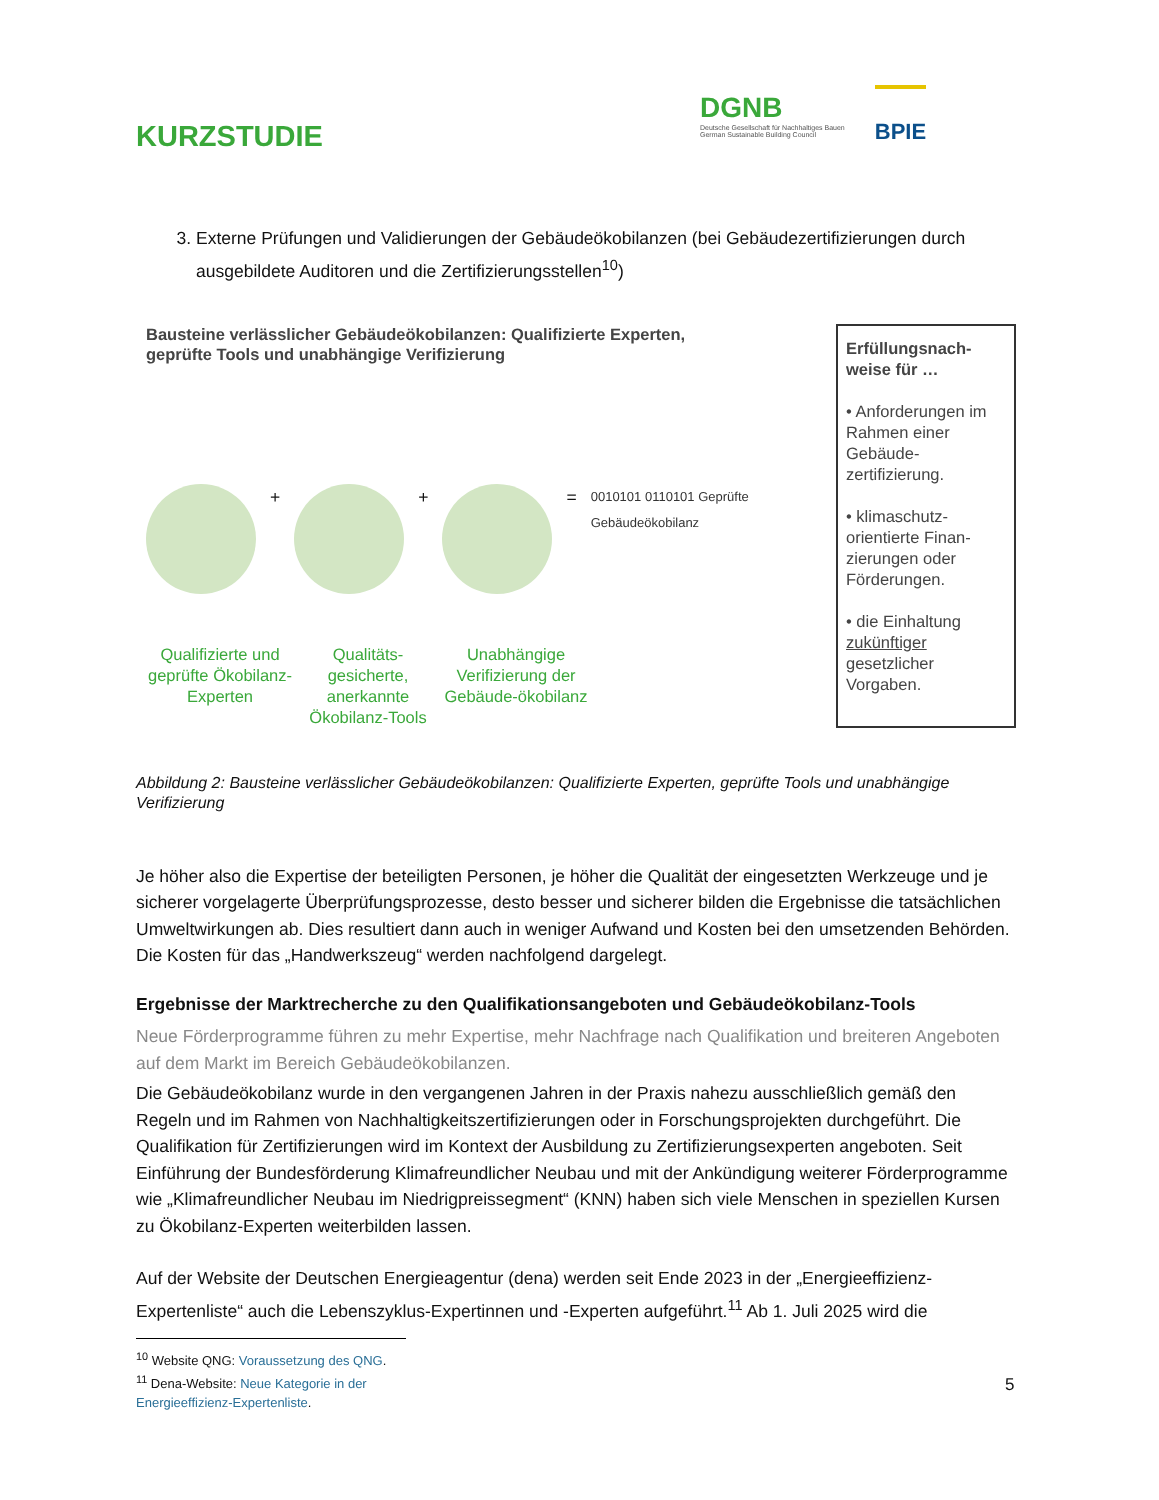KURZSTUDIE
DGNB
Deutsche Gesellschaft für Nachhaltiges Bauen
German Sustainable Building Council
BPIE
3. Externe Prüfungen und Validierungen der Gebäudeökobilanzen (bei Gebäudezertifizierungen durch ausgebildete Auditoren und die Zertifizierungsstellen<sup>10</sup>)
Bausteine verlässlicher Gebäudeökobilanzen: Qualifizierte Experten,
geprüfte Tools und unabhängige Verifizierung
+ + =
0010101 0110101 Geprüfte Gebäudeökobilanz
Qualifizierte und geprüfte Ökobilanz-Experten
Qualitäts-gesicherte, anerkannte Ökobilanz-Tools
Unabhängige Verifizierung der Gebäude-ökobilanz
Erfüllungsnach-weise für …
• Anforderungen im Rahmen einer Gebäude-zertifizierung.
• klimaschutz-orientierte Finan-zierungen oder Förderungen.
• die Einhaltung zukünftiger gesetzlicher Vorgaben.
Abbildung 2: Bausteine verlässlicher Gebäudeökobilanzen: Qualifizierte Experten, geprüfte Tools und unabhängige Verifizierung
Je höher also die Expertise der beteiligten Personen, je höher die Qualität der eingesetzten Werkzeuge und je sicherer vorgelagerte Überprüfungsprozesse, desto besser und sicherer bilden die Ergebnisse die tatsächlichen Umweltwirkungen ab. Dies resultiert dann auch in weniger Aufwand und Kosten bei den umsetzenden Behörden. Die Kosten für das „Handwerkszeug“ werden nachfolgend dargelegt.
Ergebnisse der Marktrecherche zu den Qualifikationsangeboten und Gebäudeökobilanz-Tools
Neue Förderprogramme führen zu mehr Expertise, mehr Nachfrage nach Qualifikation und breiteren Angeboten auf dem Markt im Bereich Gebäudeökobilanzen.
Die Gebäudeökobilanz wurde in den vergangenen Jahren in der Praxis nahezu ausschließlich gemäß den Regeln und im Rahmen von Nachhaltigkeitszertifizierungen oder in Forschungsprojekten durchgeführt. Die Qualifikation für Zertifizierungen wird im Kontext der Ausbildung zu Zertifizierungsexperten angeboten. Seit Einführung der Bundesförderung Klimafreundlicher Neubau und mit der Ankündigung weiterer Förderprogramme wie „Klimafreundlicher Neubau im Niedrigpreissegment“ (KNN) haben sich viele Menschen in speziellen Kursen zu Ökobilanz-Experten weiterbilden lassen.
Auf der Website der Deutschen Energieagentur (dena) werden seit Ende 2023 in der „Energieeffizienz-Expertenliste“ auch die Lebenszyklus-Expertinnen und -Experten aufgeführt.<sup>11</sup> Ab 1. Juli 2025 wird die
<sup>10</sup> Website QNG: Voraussetzung des QNG.
<sup>11</sup> Dena-Website: Neue Kategorie in der Energieeffizienz-Expertenliste.
5